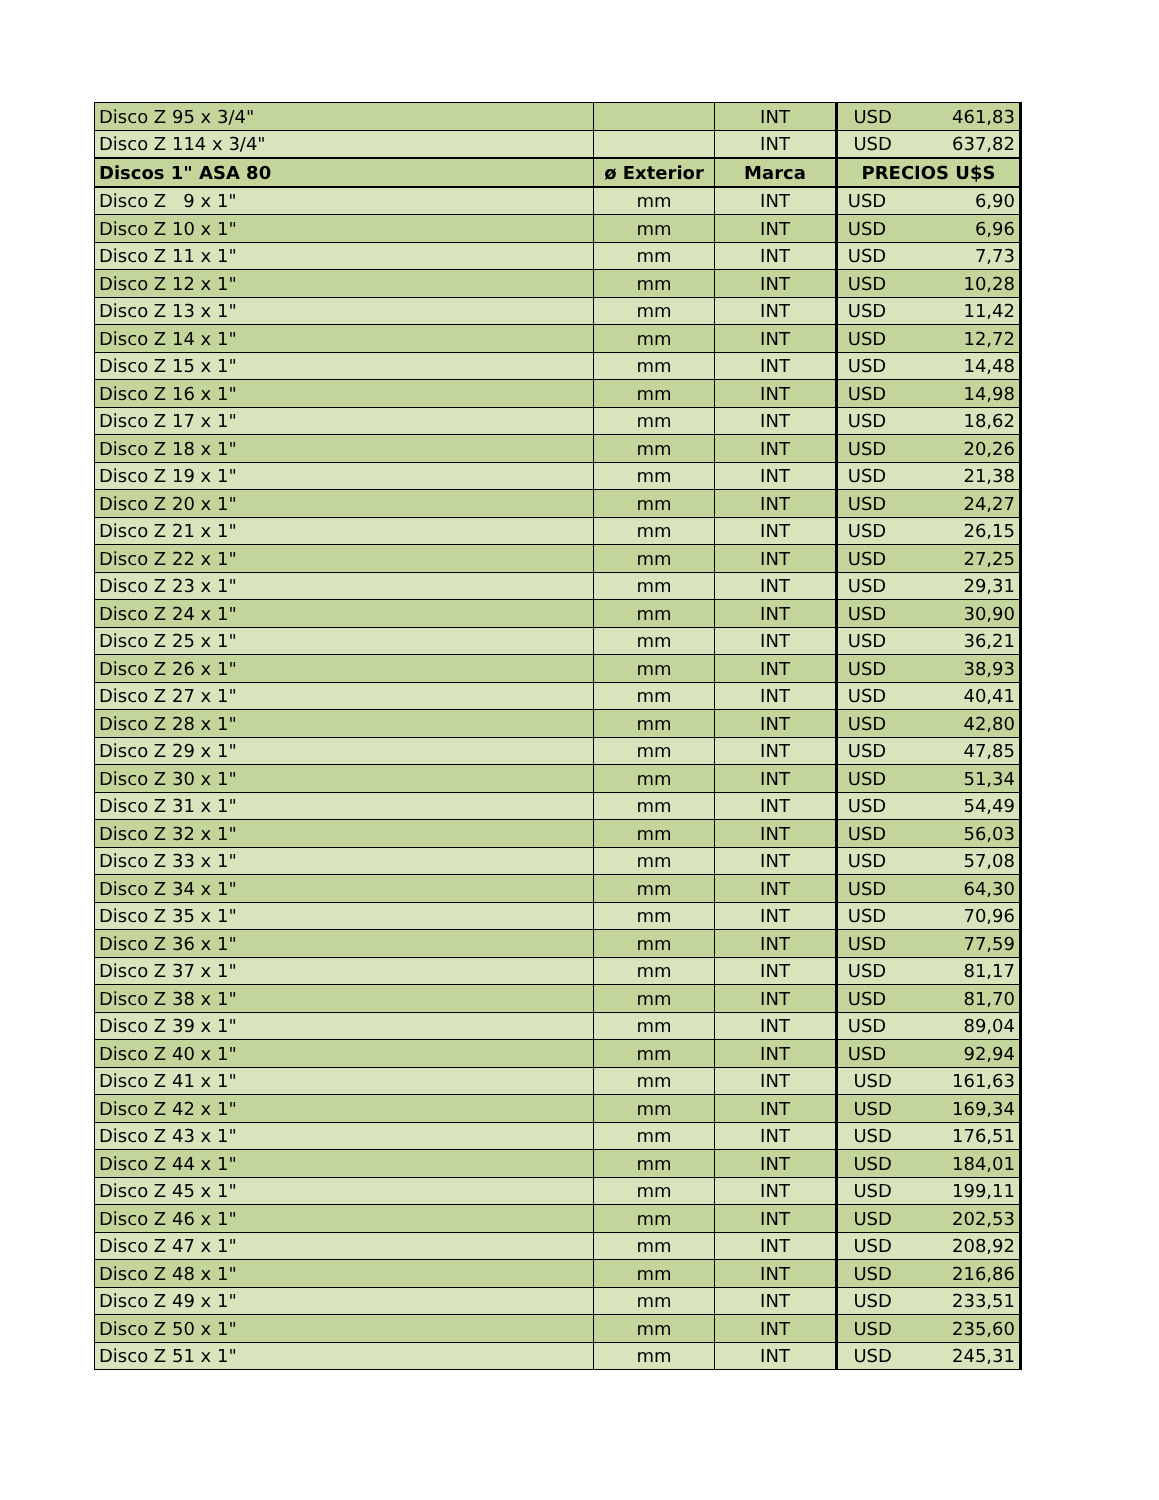| Disco Z 95 x 3/4" | | INT | USD 461,83 |
| Disco Z 114 x 3/4" | | INT | USD 637,82 |
| Discos 1" ASA 80 | ø Exterior | Marca | PRECIOS U$S |
| Disco Z 9 x 1" | mm | INT | USD 6,90 |
| Disco Z 10 x 1" | mm | INT | USD 6,96 |
| Disco Z 11 x 1" | mm | INT | USD 7,73 |
| Disco Z 12 x 1" | mm | INT | USD 10,28 |
| Disco Z 13 x 1" | mm | INT | USD 11,42 |
| Disco Z 14 x 1" | mm | INT | USD 12,72 |
| Disco Z 15 x 1" | mm | INT | USD 14,48 |
| Disco Z 16 x 1" | mm | INT | USD 14,98 |
| Disco Z 17 x 1" | mm | INT | USD 18,62 |
| Disco Z 18 x 1" | mm | INT | USD 20,26 |
| Disco Z 19 x 1" | mm | INT | USD 21,38 |
| Disco Z 20 x 1" | mm | INT | USD 24,27 |
| Disco Z 21 x 1" | mm | INT | USD 26,15 |
| Disco Z 22 x 1" | mm | INT | USD 27,25 |
| Disco Z 23 x 1" | mm | INT | USD 29,31 |
| Disco Z 24 x 1" | mm | INT | USD 30,90 |
| Disco Z 25 x 1" | mm | INT | USD 36,21 |
| Disco Z 26 x 1" | mm | INT | USD 38,93 |
| Disco Z 27 x 1" | mm | INT | USD 40,41 |
| Disco Z 28 x 1" | mm | INT | USD 42,80 |
| Disco Z 29 x 1" | mm | INT | USD 47,85 |
| Disco Z 30 x 1" | mm | INT | USD 51,34 |
| Disco Z 31 x 1" | mm | INT | USD 54,49 |
| Disco Z 32 x 1" | mm | INT | USD 56,03 |
| Disco Z 33 x 1" | mm | INT | USD 57,08 |
| Disco Z 34 x 1" | mm | INT | USD 64,30 |
| Disco Z 35 x 1" | mm | INT | USD 70,96 |
| Disco Z 36 x 1" | mm | INT | USD 77,59 |
| Disco Z 37 x 1" | mm | INT | USD 81,17 |
| Disco Z 38 x 1" | mm | INT | USD 81,70 |
| Disco Z 39 x 1" | mm | INT | USD 89,04 |
| Disco Z 40 x 1" | mm | INT | USD 92,94 |
| Disco Z 41 x 1" | mm | INT | USD 161,63 |
| Disco Z 42 x 1" | mm | INT | USD 169,34 |
| Disco Z 43 x 1" | mm | INT | USD 176,51 |
| Disco Z 44 x 1" | mm | INT | USD 184,01 |
| Disco Z 45 x 1" | mm | INT | USD 199,11 |
| Disco Z 46 x 1" | mm | INT | USD 202,53 |
| Disco Z 47 x 1" | mm | INT | USD 208,92 |
| Disco Z 48 x 1" | mm | INT | USD 216,86 |
| Disco Z 49 x 1" | mm | INT | USD 233,51 |
| Disco Z 50 x 1" | mm | INT | USD 235,60 |
| Disco Z 51 x 1" | mm | INT | USD 245,31 |